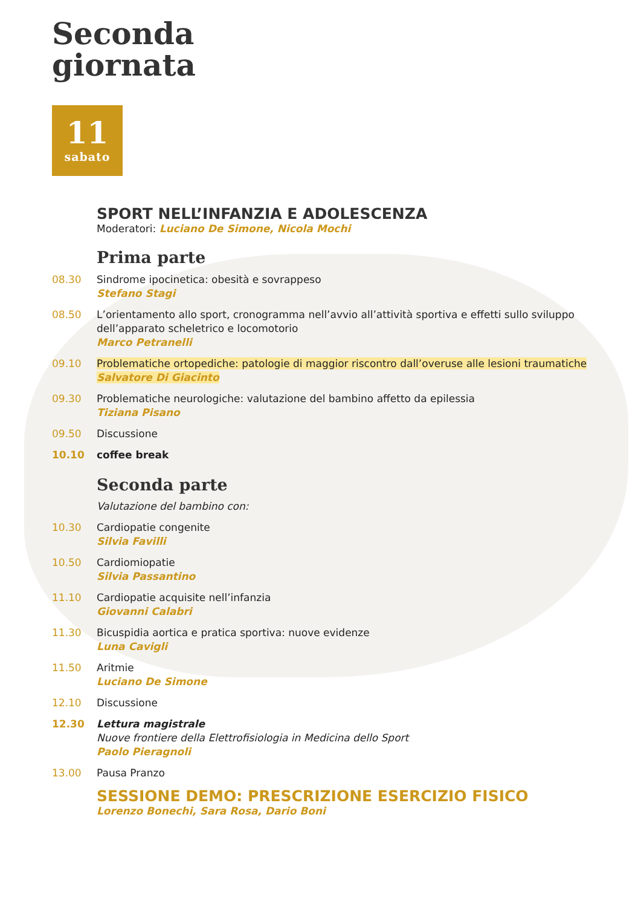Seconda
giornata
11
sabato
SPORT NELL’INFANZIA E ADOLESCENZA
Moderatori: Luciano De Simone, Nicola Mochi
Prima parte
08.30 Sindrome ipocinetica: obesità e sovrappeso
Stefano Stagi
08.50 L’orientamento allo sport, cronogramma nell’avvio all’attività sportiva e effetti sullo sviluppo dell’apparato scheletrico e locomotorio
Marco Petranelli
09.10 Problematiche ortopediche: patologie di maggior riscontro dall’overuse alle lesioni traumatiche
Salvatore Di Giacinto
09.30 Problematiche neurologiche: valutazione del bambino affetto da epilessia
Tiziana Pisano
09.50 Discussione
10.10 coffee break
Seconda parte
Valutazione del bambino con:
10.30 Cardiopatie congenite
Silvia Favilli
10.50 Cardiomiopatie
Silvia Passantino
11.10 Cardiopatie acquisite nell’infanzia
Giovanni Calabri
11.30 Bicuspidia aortica e pratica sportiva: nuove evidenze
Luna Cavigli
11.50 Aritmie
Luciano De Simone
12.10 Discussione
12.30 Lettura magistrale
Nuove frontiere della Elettrofisiologia in Medicina dello Sport
Paolo Pieragnoli
13.00 Pausa Pranzo
SESSIONE DEMO: PRESCRIZIONE ESERCIZIO FISICO
Lorenzo Bonechi, Sara Rosa, Dario Boni